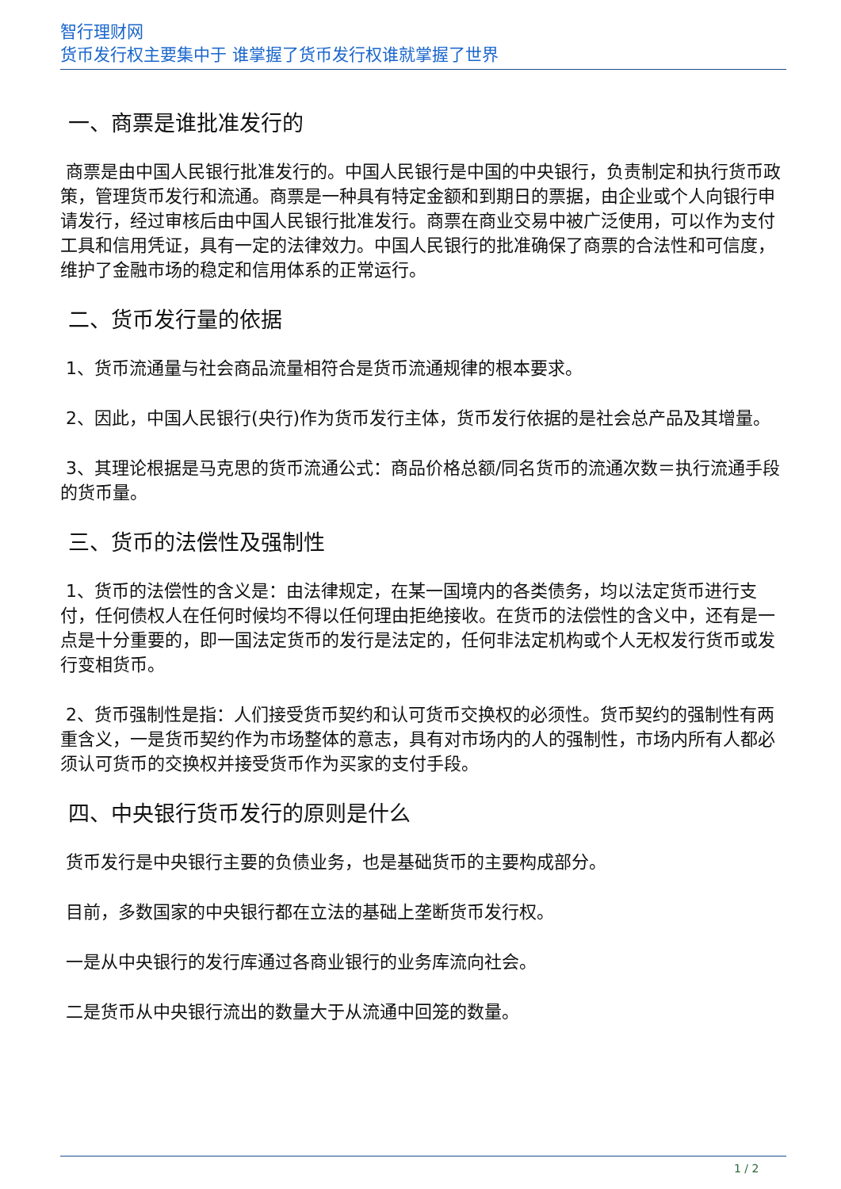智行理财网
货币发行权主要集中于 谁掌握了货币发行权谁就掌握了世界
一、商票是谁批准发行的
商票是由中国人民银行批准发行的。中国人民银行是中国的中央银行，负责制定和执行货币政策，管理货币发行和流通。商票是一种具有特定金额和到期日的票据，由企业或个人向银行申请发行，经过审核后由中国人民银行批准发行。商票在商业交易中被广泛使用，可以作为支付工具和信用凭证，具有一定的法律效力。中国人民银行的批准确保了商票的合法性和可信度，维护了金融市场的稳定和信用体系的正常运行。
二、货币发行量的依据
1、货币流通量与社会商品流量相符合是货币流通规律的根本要求。
2、因此，中国人民银行(央行)作为货币发行主体，货币发行依据的是社会总产品及其增量。
3、其理论根据是马克思的货币流通公式：商品价格总额/同名货币的流通次数＝执行流通手段的货币量。
三、货币的法偿性及强制性
1、货币的法偿性的含义是：由法律规定，在某一国境内的各类债务，均以法定货币进行支付，任何债权人在任何时候均不得以任何理由拒绝接收。在货币的法偿性的含义中，还有是一点是十分重要的，即一国法定货币的发行是法定的，任何非法定机构或个人无权发行货币或发行变相货币。
2、货币强制性是指：人们接受货币契约和认可货币交换权的必须性。货币契约的强制性有两重含义，一是货币契约作为市场整体的意志，具有对市场内的人的强制性，市场内所有人都必须认可货币的交换权并接受货币作为买家的支付手段。
四、中央银行货币发行的原则是什么
货币发行是中央银行主要的负债业务，也是基础货币的主要构成部分。
目前，多数国家的中央银行都在立法的基础上垄断货币发行权。
一是从中央银行的发行库通过各商业银行的业务库流向社会。
二是货币从中央银行流出的数量大于从流通中回笼的数量。
1 / 2